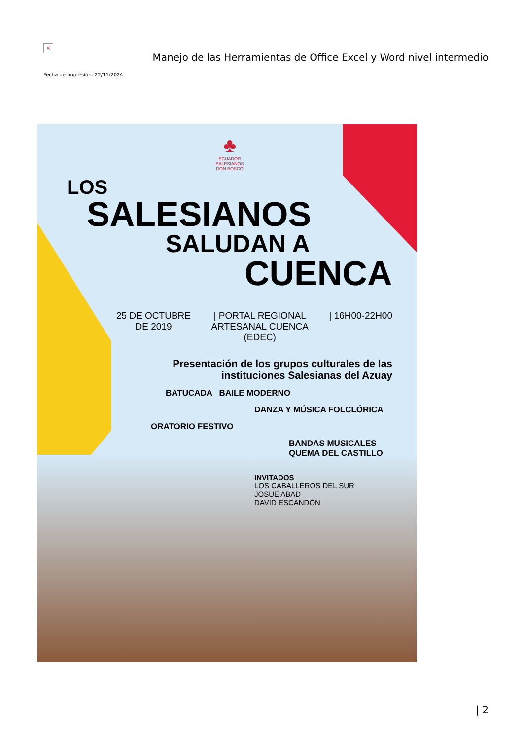×
Manejo de las Herramientas de Office Excel y Word nivel intermedio
Fecha de impresión: 22/11/2024
♣
ECUADOR
SALESIANOS
DON BOSCO
LOS
SALESIANOS
SALUDAN A
CUENCA
25 DE OCTUBRE
DE 2019
| PORTAL REGIONAL
ARTESANAL CUENCA
(EDEC)
| 16H00-22H00
Presentación de los grupos culturales de las instituciones Salesianas del Azuay
BATUCADA BAILE MODERNO
DANZA Y MÚSICA FOLCLÓRICA
ORATORIO FESTIVO
BANDAS MUSICALES QUEMA DEL CASTILLO
INVITADOS
LOS CABALLEROS DEL SUR
JOSUE ABAD
DAVID ESCANDÓN
| 2